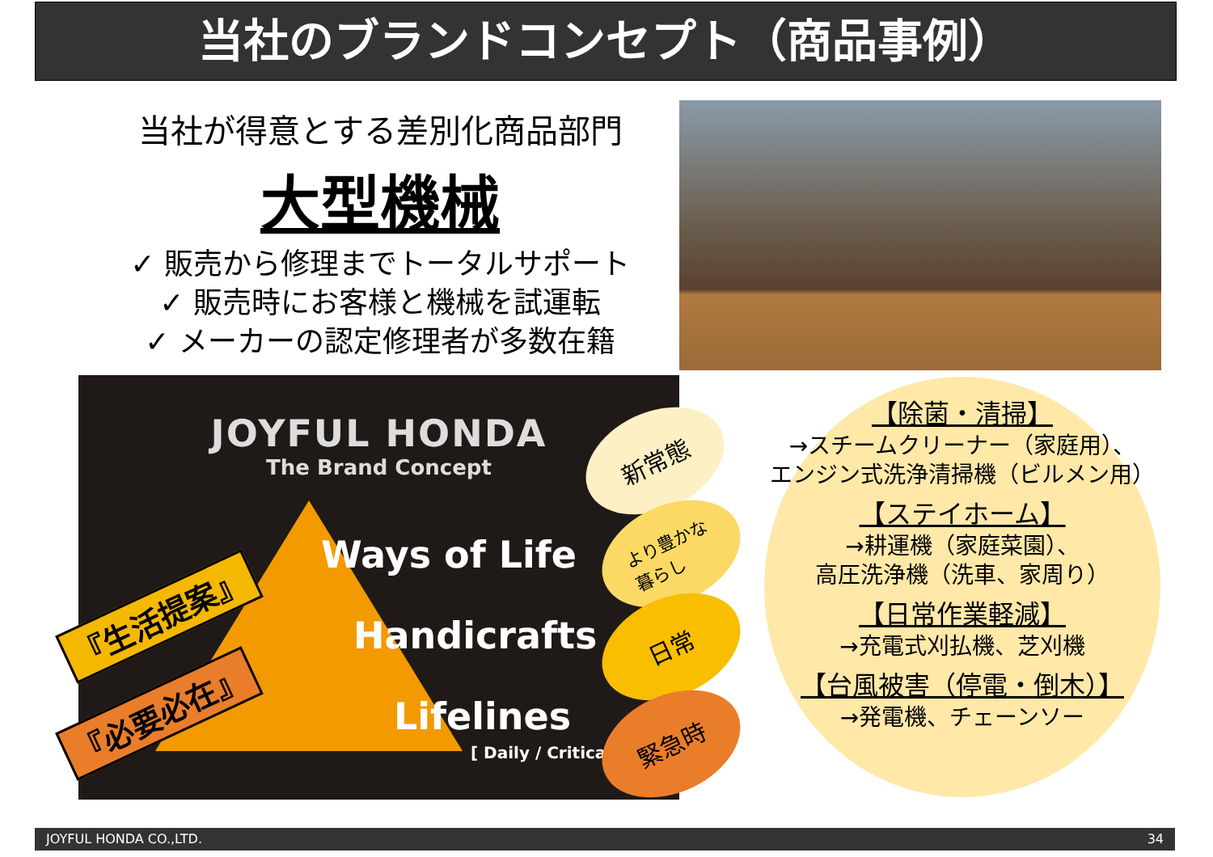当社のブランドコンセプト（商品事例）
当社が得意とする差別化商品部門
大型機械
✓ 販売から修理までトータルサポート
✓ 販売時にお客様と機械を試運転
✓ メーカーの認定修理者が多数在籍
JOYFUL HONDA
The Brand Concept
Ways of Life
Handicrafts
Lifelines
[ Daily / Critical ]
『生活提案』
『必要必在』
新常態
より豊かな
暮らし
日常
緊急時
【除菌・清掃】
→スチームクリーナー（家庭用）、
エンジン式洗浄清掃機（ビルメン用）
【ステイホーム】
→耕運機（家庭菜園）、
高圧洗浄機（洗車、家周り）
【日常作業軽減】
→充電式刈払機、芝刈機
【台風被害（停電・倒木）】
→発電機、チェーンソー
JOYFUL HONDA CO.,LTD. 34